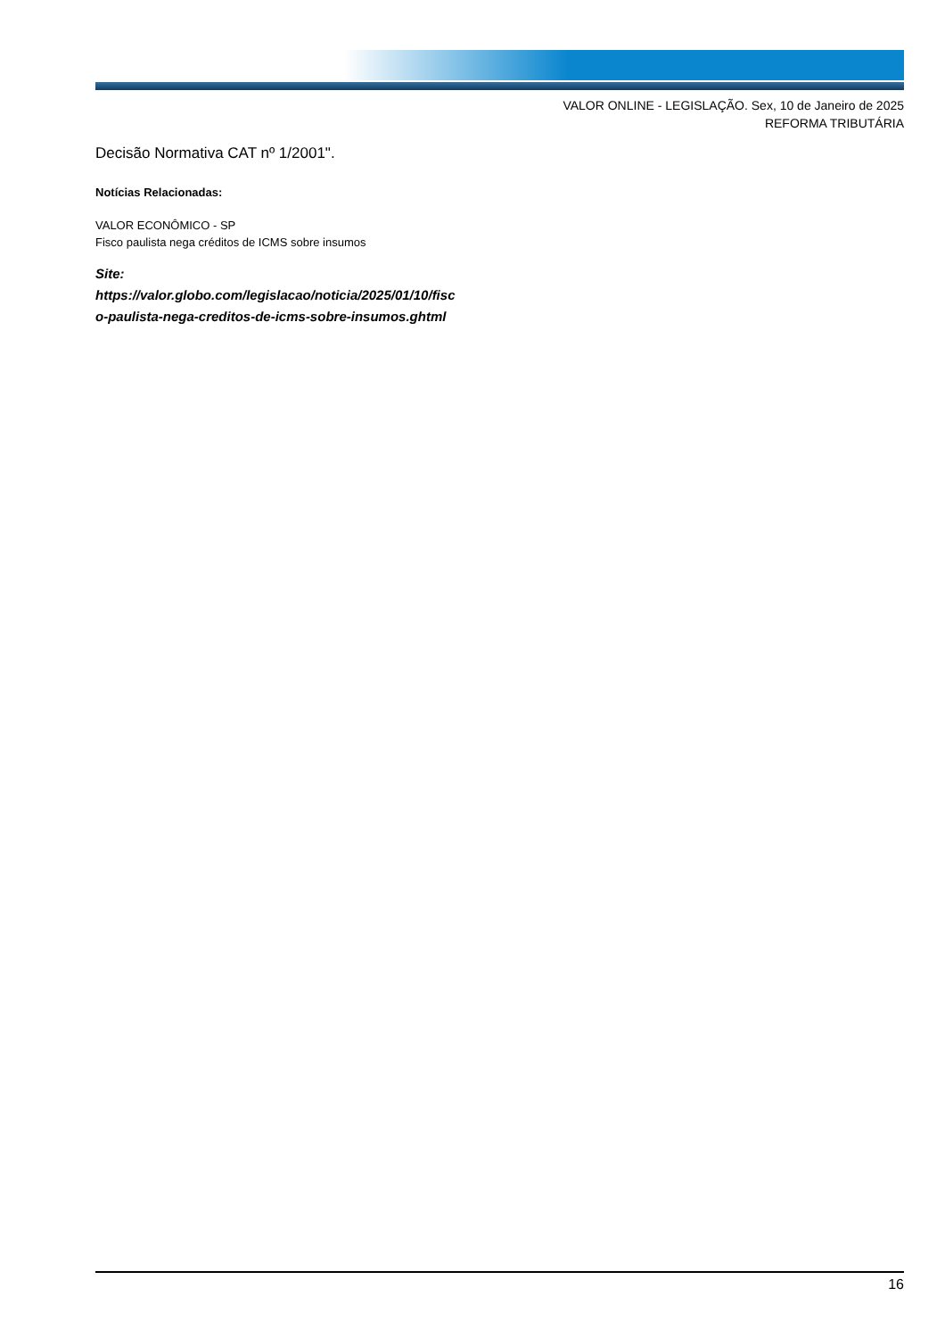VALOR ONLINE - LEGISLAÇÃO. Sex, 10 de Janeiro de 2025
REFORMA TRIBUTÁRIA
Decisão Normativa CAT nº 1/2001".
Notícias Relacionadas:
VALOR ECONÔMICO - SP
Fisco paulista nega créditos de ICMS sobre insumos
Site:
https://valor.globo.com/legislacao/noticia/2025/01/10/fisc
o-paulista-nega-creditos-de-icms-sobre-insumos.ghtml
16